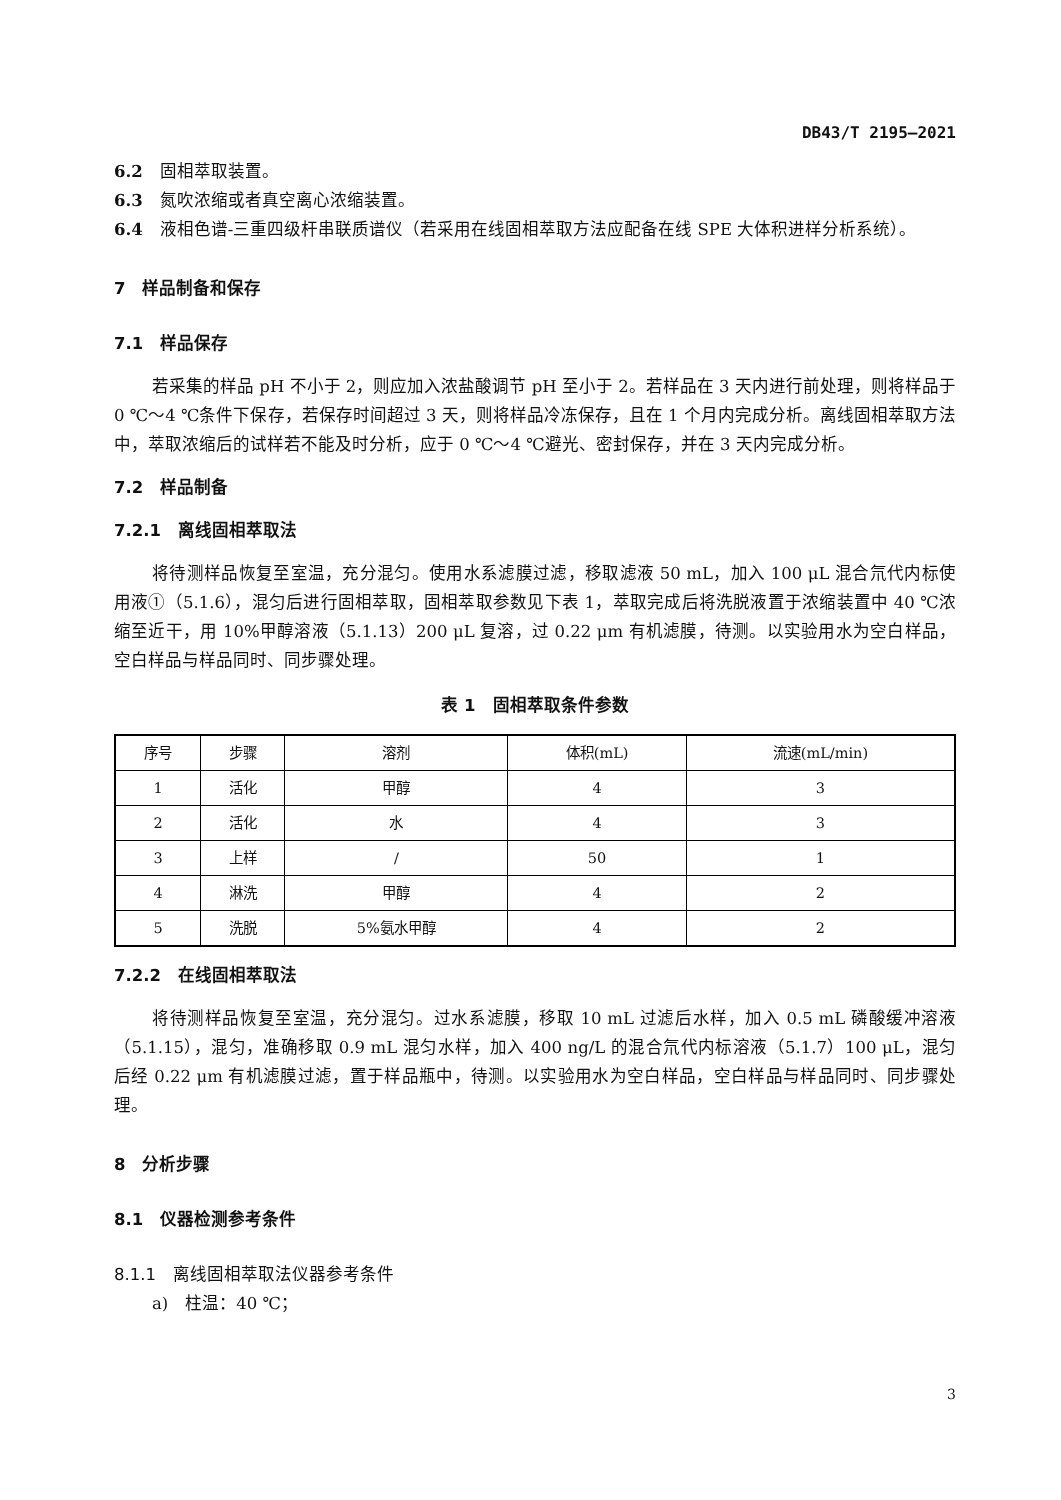DB43/T 2195—2021
6.2　固相萃取装置。
6.3　氮吹浓缩或者真空离心浓缩装置。
6.4　液相色谱-三重四级杆串联质谱仪（若采用在线固相萃取方法应配备在线 SPE 大体积进样分析系统）。
7　样品制备和保存
7.1　样品保存
若采集的样品 pH 不小于 2，则应加入浓盐酸调节 pH 至小于 2。若样品在 3 天内进行前处理，则将样品于 0 ℃～4 ℃条件下保存，若保存时间超过 3 天，则将样品冷冻保存，且在 1 个月内完成分析。离线固相萃取方法中，萃取浓缩后的试样若不能及时分析，应于 0 ℃～4 ℃避光、密封保存，并在 3 天内完成分析。
7.2　样品制备
7.2.1　离线固相萃取法
将待测样品恢复至室温，充分混匀。使用水系滤膜过滤，移取滤液 50 mL，加入 100 μL 混合氘代内标使用液①（5.1.6），混匀后进行固相萃取，固相萃取参数见下表 1，萃取完成后将洗脱液置于浓缩装置中 40 ℃浓缩至近干，用 10%甲醇溶液（5.1.13）200 μL 复溶，过 0.22 μm 有机滤膜，待测。以实验用水为空白样品，空白样品与样品同时、同步骤处理。
表 1　固相萃取条件参数
| 序号 | 步骤 | 溶剂 | 体积(mL) | 流速(mL/min) |
| --- | --- | --- | --- | --- |
| 1 | 活化 | 甲醇 | 4 | 3 |
| 2 | 活化 | 水 | 4 | 3 |
| 3 | 上样 | / | 50 | 1 |
| 4 | 淋洗 | 甲醇 | 4 | 2 |
| 5 | 洗脱 | 5%氨水甲醇 | 4 | 2 |
7.2.2　在线固相萃取法
将待测样品恢复至室温，充分混匀。过水系滤膜，移取 10 mL 过滤后水样，加入 0.5 mL 磷酸缓冲溶液（5.1.15），混匀，准确移取 0.9 mL 混匀水样，加入 400 ng/L 的混合氘代内标溶液（5.1.7）100 μL，混匀后经 0.22 μm 有机滤膜过滤，置于样品瓶中，待测。以实验用水为空白样品，空白样品与样品同时、同步骤处理。
8　分析步骤
8.1　仪器检测参考条件
8.1.1　离线固相萃取法仪器参考条件
a)　柱温：40 ℃；
3